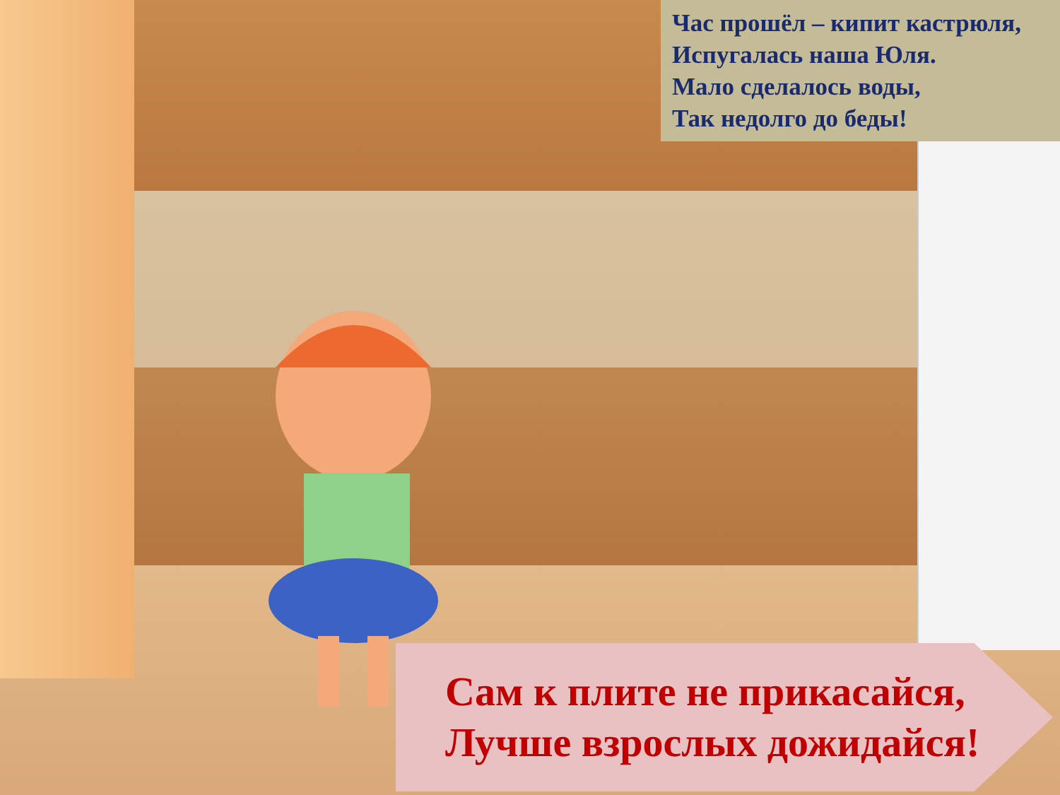Час прошёл – кипит кастрюля,
Испугалась наша Юля.
Мало сделалось воды,
Так недолго до беды!
Сам к плите не прикасайся,
Лучше взрослых дожидайся!